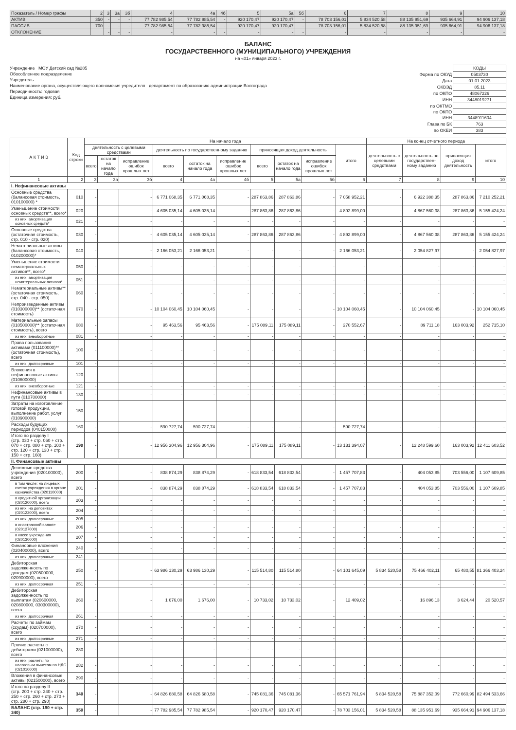| Показатель / Номер графы | 2 | 3 | 3а | 3б | 4 | 4а | 4б | 5 | 5а | 5б | 6 | 7 | 8 | 9 | 10 |
| АКТИВ | 350 | - | - | - | 77 782 985,54 | 77 782 985,54 | - | 920 170,47 | 920 170,47 | - | 78 703 156,01 | 5 834 520,58 | 88 135 951,69 | 935 664,91 | 94 906 137,18 |
| ПАССИВ | 700 | - | - | - | 77 782 985,54 | 77 782 985,54 | - | 920 170,47 | 920 170,47 | - | 78 703 156,01 | 5 834 520,58 | 88 135 951,69 | 935 664,91 | 94 906 137,18 |
| ОТКЛОНЕНИЕ | | - | - | - | - | - | - | - | - | - | - | - | - | - | - |
БАЛАНС
ГОСУДАРСТВЕННОГО (МУНИЦИПАЛЬНОГО) УЧРЕЖДЕНИЯ
на «01» января 2023 г.
Учреждение МОУ Детский сад №285
Обособленное подразделение
Учредитель
Наименование органа, осуществляющего полномочия учредителя департамент по образованию администрации Волгограда
Периодичность: годовая
Единица измерения: руб.
| | КОДЫ |
| Форма по ОКУД | 0503730 |
| Дата | 01.01.2023 |
| ОКВЭД | 85.11 |
| по ОКПО | 48067226 |
| ИНН | 3448019271 |
| по ОКТМО | |
| по ОКПО | |
| ИНН | 3448911604 |
| Глава по БК | 763 |
| по ОКЕИ | 383 |
| А К Т И В | Код строки | На начало года | | | | | | | | | | На конец отчетного периода | | | |
| --- | --- | --- | --- | --- | --- | --- | --- | --- | --- | --- | --- | --- | --- | --- | --- |
| | | деятельность с целевыми средствами | | | деятельность по государственному заданию | | | приносящая доход деятельность | | | итого | деятельность с целевыми средствами | деятельность по государствен- ному заданию | приносящая доход деятельность | итого |
| | | всего | остаток на начало года | исправление ошибок прошлых лет | всего | остаток на начало года | исправление ошибок прошлых лет | всего | остаток на начало года | исправление ошибок прошлых лет | | | | | |
| 1 | 2 | 3 | 3а | 3б | 4 | 4а | 4б | 5 | 5а | 5б | 6 | 7 | 8 | 9 | 10 |
| I. Нефинансовые активы | | | | | | | | | | | | | | | |
| Основные средства (балансовая стоимость, 010100000) * | 010 | - | | - | 6 771 068,35 | 6 771 068,35 | - | 287 863,86 | 287 863,86 | - | 7 058 952,21 | - | 6 922 388,35 | 287 863,86 | 7 210 252,21 |
| Уменьшение стоимости основных средств**, всего* | 020 | - | | - | 4 605 035,14 | 4 605 035,14 | - | 287 863,86 | 287 863,86 | - | 4 892 899,00 | - | 4 867 560,38 | 287 863,86 | 5 155 424,24 |
| из них: амортизация основных средств* | 021 | - | | - | - | - | - | - | - | - | - | - | - | - | - |
| Основные средства (остаточная стоимость, стр. 010 - стр. 020) | 030 | - | | - | 4 605 035,14 | 4 605 035,14 | - | 287 863,86 | 287 863,86 | - | 4 892 899,00 | - | 4 867 560,38 | 287 863,86 | 5 155 424,24 |
| Нематериальные активы (балансовая стоимость, 010200000)* | 040 | - | | - | 2 166 053,21 | 2 166 053,21 | - | - | - | - | 2 166 053,21 | - | 2 054 827,97 | - | 2 054 827,97 |
| Уменьшение стоимости нематериальных активов**, всего* | 050 | - | | - | - | - | - | - | - | - | - | - | - | - | - |
| из них: амортизация нематериальных активов* | 051 | - | | - | - | - | - | - | - | - | - | - | - | - | - |
| Нематериальные активы** (остаточная стоимость, стр. 040 - стр. 050) | 060 | - | | - | - | - | - | - | - | - | - | - | - | - | - |
| Непроизведенные активы (010300000)** (остаточная стоимость) | 070 | - | | - | 10 104 060,45 | 10 104 060,45 | - | - | - | - | 10 104 060,45 | - | 10 104 060,45 | - | 10 104 060,45 |
| Материальные запасы (010500000)** (остаточная стоимость), всего | 080 | - | | - | 95 463,56 | 95 463,56 | - | 175 089,11 | 175 089,11 | - | 270 552,67 | - | 89 711,18 | 163 003,92 | 252 715,10 |
| из них: внеоборотные | 081 | - | | - | - | - | - | - | - | - | - | - | - | - | - |
| Права пользования активами (011100000)** (остаточная стоимость), всего | 100 | - | | - | - | - | - | - | - | - | - | - | - | - | - |
| из них: долгосрочные | 101 | - | | - | - | - | - | - | - | - | - | - | - | - | - |
| Вложения в нефинансовые активы (010600000) | 120 | - | | - | - | - | - | - | - | - | - | - | - | - | - |
| из них: внеоборотные | 121 | - | | - | - | - | - | - | - | - | - | - | - | - | - |
| Нефинансовые активы в пути (010700000) | 130 | - | | - | - | - | - | - | - | - | - | - | - | - | - |
| Затраты на изготовление готовой продукции, выполнение работ, услуг (010900000) | 150 | - | | - | - | - | - | - | - | - | - | - | - | - | - |
| Расходы будущих периодов (040150000) | 160 | - | | - | 590 727,74 | 590 727,74 | - | - | - | - | 590 727,74 | - | - | - | - |
| Итого по разделу I (стр. 030 + стр. 060 + стр. 070 + стр. 080 + стр. 100 + стр. 120 + стр. 130 + стр. 150 + стр. 160) | 190 | - | | - | 12 956 304,96 | 12 956 304,96 | - | 175 089,11 | 175 089,11 | - | 13 131 394,07 | - | 12 248 599,60 | 163 003,92 | 12 411 603,52 |
| II. Финансовые активы | | | | | | | | | | | | | | | |
| Денежные средства учреждения (020100000), всего | 200 | - | | - | 838 874,29 | 838 874,29 | - | 618 833,54 | 618 833,54 | - | 1 457 707,83 | - | 404 053,85 | 703 556,00 | 1 107 609,85 |
| в том числе: на лицевых счетах учреждения в органе казначейства (020110000) | 201 | - | | - | 838 874,29 | 838 874,29 | - | 618 833,54 | 618 833,54 | - | 1 457 707,83 | - | 404 053,85 | 703 556,00 | 1 107 609,85 |
| в кредитной организации (020120000), всего | 203 | - | | - | - | - | - | - | - | - | - | - | - | - | - |
| из них: на депозитах (020122000), всего | 204 | - | | - | - | - | - | - | - | - | - | - | - | - | - |
| из них: долгосрочные | 205 | - | | - | - | - | - | - | - | - | - | - | - | - | - |
| в иностранной валюте (020127000) | 206 | - | | - | - | - | - | - | - | - | - | - | - | - | - |
| в кассе учреждения (020130000) | 207 | - | | - | - | - | - | - | - | - | - | - | - | - | - |
| Финансовые вложения (020400000), всего | 240 | - | | - | - | - | - | - | - | - | - | - | - | - | - |
| из них: долгосрочные | 241 | - | | - | - | - | - | - | - | - | - | - | - | - | - |
| Дебиторская задолженность по доходам (020500000, 020900000), всего | 250 | - | | - | 63 986 130,29 | 63 986 130,29 | - | 115 514,80 | 115 514,80 | - | 64 101 645,09 | 5 834 520,58 | 75 466 402,11 | 65 480,55 | 81 366 403,24 |
| из них: долгосрочная | 251 | - | | - | - | - | - | - | - | - | - | - | - | - | - |
| Дебиторская задолженность по выплатам (020600000, 020800000, 030300000), всего | 260 | - | | - | 1 676,00 | 1 676,00 | - | 10 733,02 | 10 733,02 | - | 12 409,02 | - | 16 896,13 | 3 624,44 | 20 520,57 |
| из них: долгосрочная | 261 | - | | - | - | - | - | - | - | - | - | - | - | - | - |
| Расчеты по займам (ссудам) (020700000), всего | 270 | - | | - | - | - | - | - | - | - | - | - | - | - | - |
| из них: долгосрочные | 271 | - | | - | - | - | - | - | - | - | - | - | - | - | - |
| Прочие расчеты с дебиторами (021000000), всего | 280 | - | | - | - | - | - | - | - | - | - | - | - | - | - |
| из них: расчеты по налоговым вычетам по НДС (021010000) | 282 | - | | - | - | - | - | - | - | - | - | - | - | - | - |
| Вложения в финансовые активы (021500000), всего | 290 | - | | - | - | - | - | - | - | - | - | - | - | - | - |
| Итого по разделу II (стр. 200 + стр. 240 + стр. 250 + стр. 260 + стр. 270 + стр. 280 + стр. 290) | 340 | - | | - | 64 826 680,58 | 64 826 680,58 | - | 745 081,36 | 745 081,36 | - | 65 571 761,94 | 5 834 520,58 | 75 887 352,09 | 772 660,99 | 82 494 533,66 |
| БАЛАНС (стр. 190 + стр. 340) | 350 | - | | - | 77 782 985,54 | 77 782 985,54 | - | 920 170,47 | 920 170,47 | - | 78 703 156,01 | 5 834 520,58 | 88 135 951,69 | 935 664,91 | 94 906 137,18 |